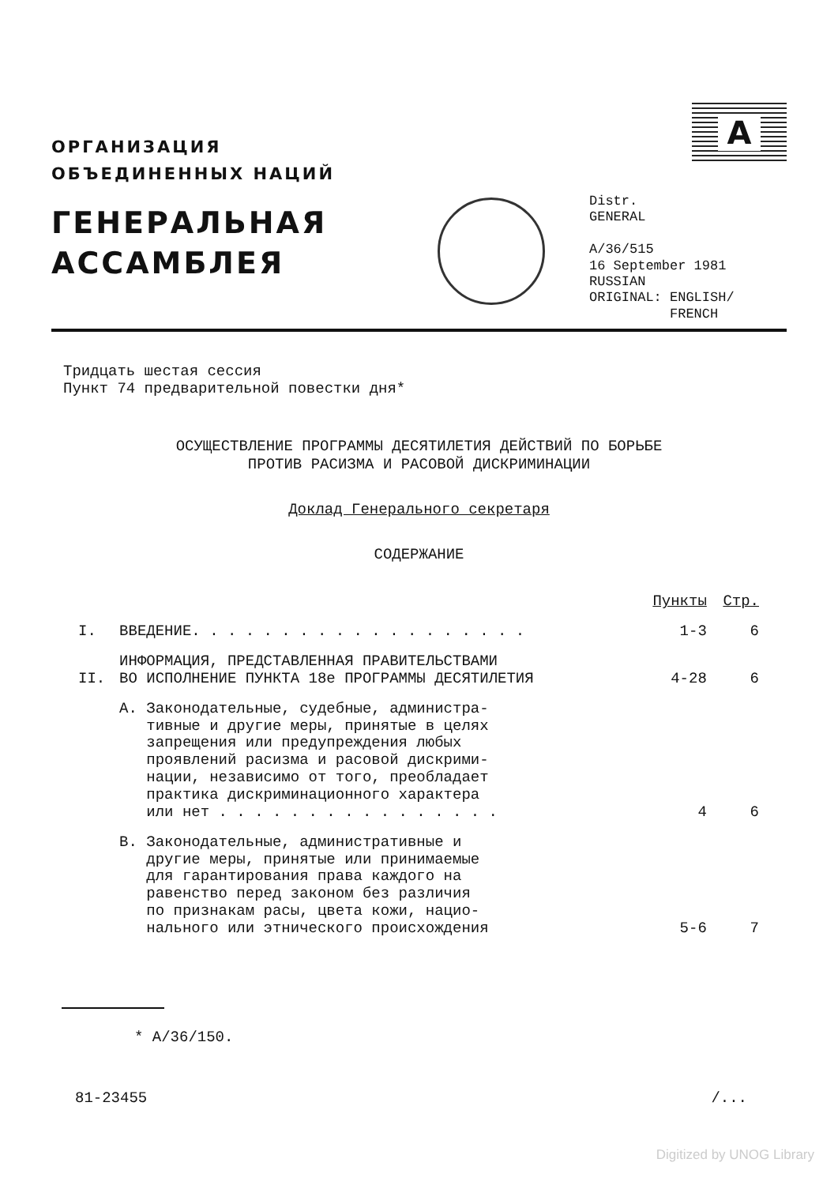ОРГАНИЗАЦИЯ
ОБЪЕДИНЕННЫХ НАЦИЙ
ГЕНЕРАЛЬНАЯ
АССАМБЛЕЯ
A
Distr.
GENERAL
A/36/515
16 September 1981
RUSSIAN
ORIGINAL: ENGLISH/
FRENCH
Тридцать шестая сессия
Пункт 74 предварительной повестки дня*
ОСУЩЕСТВЛЕНИЕ ПРОГРАММЫ ДЕСЯТИЛЕТИЯ ДЕЙСТВИЙ ПО БОРЬБЕ
ПРОТИВ РАСИЗМА И РАСОВОЙ ДИСКРИМИНАЦИИ
Доклад Генерального секретаря
СОДЕРЖАНИЕ
| | | Пункты | Стр. |
| --- | --- | --- | --- |
| I. | ВВЕДЕНИЕ. . . . . . . . . . . . . . . . . . . | 1-3 | 6 |
| II. | ИНФОРМАЦИЯ, ПРЕДСТАВЛЕННАЯ ПРАВИТЕЛЬСТВАМИ ВО ИСПОЛНЕНИЕ ПУНКТА 18е ПРОГРАММЫ ДЕСЯТИЛЕТИЯ | 4-28 | 6 |
| | A. Законодательные, судебные, администра- тивные и другие меры, принятые в целях запрещения или предупреждения любых проявлений расизма и расовой дискрими- нации, независимо от того, преобладает практика дискриминационного характера или нет . . . . . . . . . . . . . . . . | 4 | 6 |
| | B. Законодательные, административные и другие меры, принятые или принимаемые для гарантирования права каждого на равенство перед законом без различия по признакам расы, цвета кожи, нацио- нального или этнического происхождения | 5-6 | 7 |
* A/36/150.
81-23455 /...
Digitized by UNOG Library